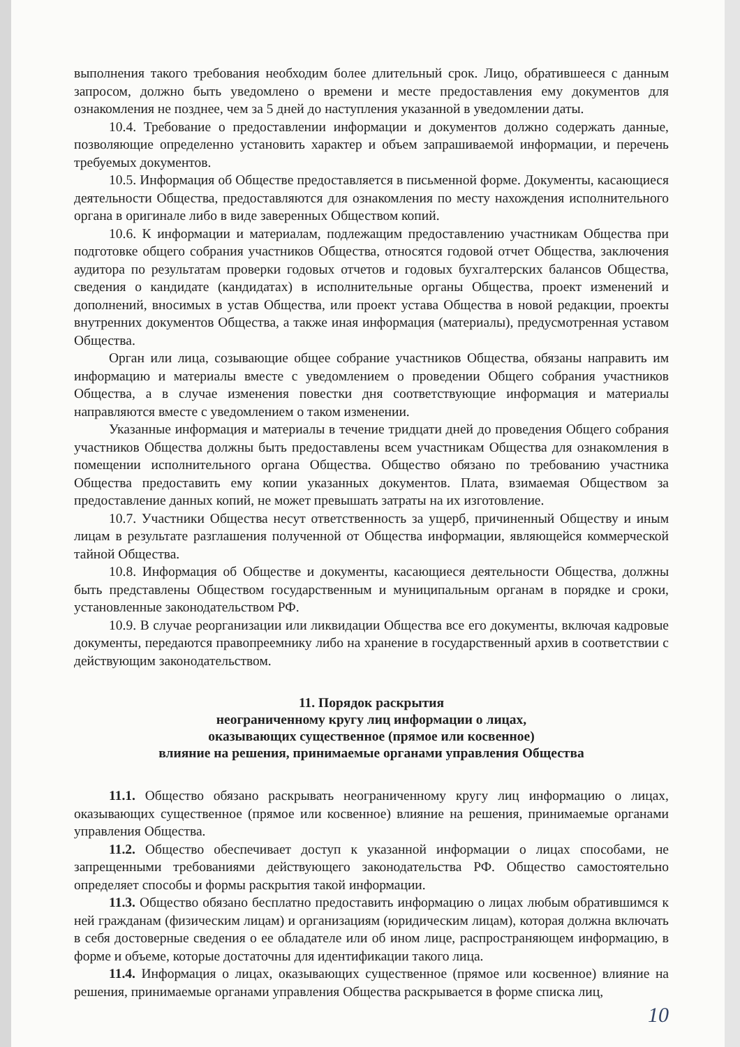выполнения такого требования необходим более длительный срок. Лицо, обратившееся с данным запросом, должно быть уведомлено о времени и месте предоставления ему документов для ознакомления не позднее, чем за 5 дней до наступления указанной в уведомлении даты.
10.4. Требование о предоставлении информации и документов должно содержать данные, позволяющие определенно установить характер и объем запрашиваемой информации, и перечень требуемых документов.
10.5. Информация об Обществе предоставляется в письменной форме. Документы, касающиеся деятельности Общества, предоставляются для ознакомления по месту нахождения исполнительного органа в оригинале либо в виде заверенных Обществом копий.
10.6. К информации и материалам, подлежащим предоставлению участникам Общества при подготовке общего собрания участников Общества, относятся годовой отчет Общества, заключения аудитора по результатам проверки годовых отчетов и годовых бухгалтерских балансов Общества, сведения о кандидате (кандидатах) в исполнительные органы Общества, проект изменений и дополнений, вносимых в устав Общества, или проект устава Общества в новой редакции, проекты внутренних документов Общества, а также иная информация (материалы), предусмотренная уставом Общества.
Орган или лица, созывающие общее собрание участников Общества, обязаны направить им информацию и материалы вместе с уведомлением о проведении Общего собрания участников Общества, а в случае изменения повестки дня соответствующие информация и материалы направляются вместе с уведомлением о таком изменении.
Указанные информация и материалы в течение тридцати дней до проведения Общего собрания участников Общества должны быть предоставлены всем участникам Общества для ознакомления в помещении исполнительного органа Общества. Общество обязано по требованию участника Общества предоставить ему копии указанных документов. Плата, взимаемая Обществом за предоставление данных копий, не может превышать затраты на их изготовление.
10.7. Участники Общества несут ответственность за ущерб, причиненный Обществу и иным лицам в результате разглашения полученной от Общества информации, являющейся коммерческой тайной Общества.
10.8. Информация об Обществе и документы, касающиеся деятельности Общества, должны быть представлены Обществом государственным и муниципальным органам в порядке и сроки, установленные законодательством РФ.
10.9. В случае реорганизации или ликвидации Общества все его документы, включая кадровые документы, передаются правопреемнику либо на хранение в государственный архив в соответствии с действующим законодательством.
11. Порядок раскрытия
неограниченному кругу лиц информации о лицах,
оказывающих существенное (прямое или косвенное)
влияние на решения, принимаемые органами управления Общества
11.1. Общество обязано раскрывать неограниченному кругу лиц информацию о лицах, оказывающих существенное (прямое или косвенное) влияние на решения, принимаемые органами управления Общества.
11.2. Общество обеспечивает доступ к указанной информации о лицах способами, не запрещенными требованиями действующего законодательства РФ. Общество самостоятельно определяет способы и формы раскрытия такой информации.
11.3. Общество обязано бесплатно предоставить информацию о лицах любым обратившимся к ней гражданам (физическим лицам) и организациям (юридическим лицам), которая должна включать в себя достоверные сведения о ее обладателе или об ином лице, распространяющем информацию, в форме и объеме, которые достаточны для идентификации такого лица.
11.4. Информация о лицах, оказывающих существенное (прямое или косвенное) влияние на решения, принимаемые органами управления Общества раскрывается в форме списка лиц,
10